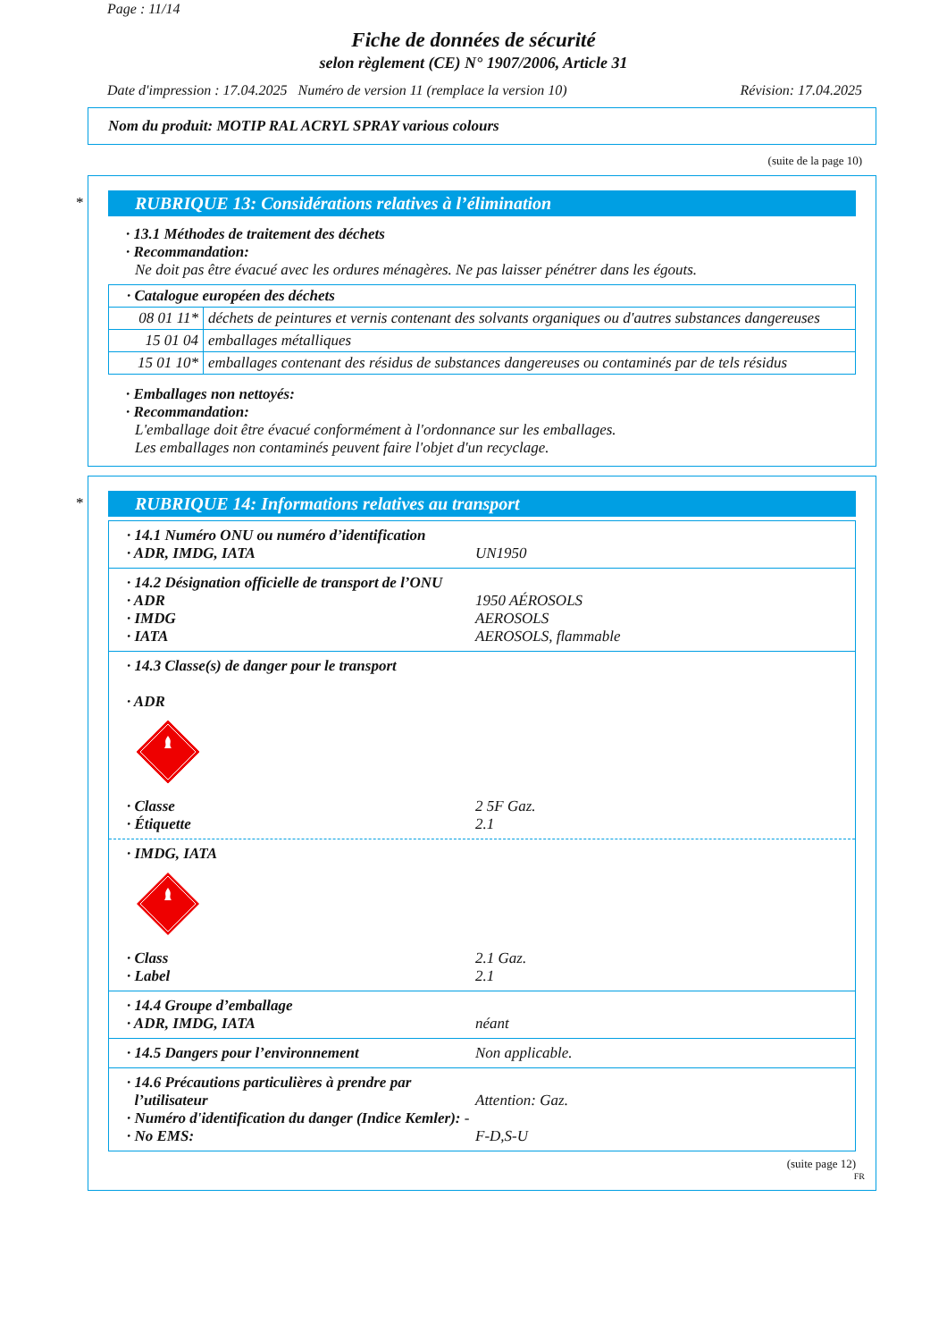Page : 11/14
Fiche de données de sécurité
selon règlement (CE) N° 1907/2006, Article 31
Date d'impression : 17.04.2025 Numéro de version 11 (remplace la version 10) Révision: 17.04.2025
Nom du produit: MOTIP RAL ACRYL SPRAY various colours
(suite de la page 10)
*
RUBRIQUE 13: Considérations relatives à l’élimination
· 13.1 Méthodes de traitement des déchets
· Recommandation:
Ne doit pas être évacué avec les ordures ménagères. Ne pas laisser pénétrer dans les égouts.
| · Catalogue européen des déchets | |
| 08 01 11* | déchets de peintures et vernis contenant des solvants organiques ou d'autres substances dangereuses |
| 15 01 04 | emballages métalliques |
| 15 01 10* | emballages contenant des résidus de substances dangereuses ou contaminés par de tels résidus |
· Emballages non nettoyés:
· Recommandation:
L'emballage doit être évacué conformément à l'ordonnance sur les emballages.
Les emballages non contaminés peuvent faire l'objet d'un recyclage.
*
RUBRIQUE 14: Informations relatives au transport
· 14.1 Numéro ONU ou numéro d’identification
· ADR, IMDG, IATA UN1950
· 14.2 Désignation officielle de transport de l’ONU
· ADR 1950 AÉROSOLS
· IMDG AEROSOLS
· IATA AEROSOLS, flammable
· 14.3 Classe(s) de danger pour le transport
· ADR
· Classe 2 5F Gaz.
· Étiquette 2.1
· IMDG, IATA
· Class 2.1 Gaz.
· Label 2.1
· 14.4 Groupe d’emballage
· ADR, IMDG, IATA néant
· 14.5 Dangers pour l’environnement Non applicable.
· 14.6 Précautions particulières à prendre par
l’utilisateur Attention: Gaz.
· Numéro d'identification du danger (Indice Kemler): -
· No EMS: F-D,S-U
(suite page 12)
FR